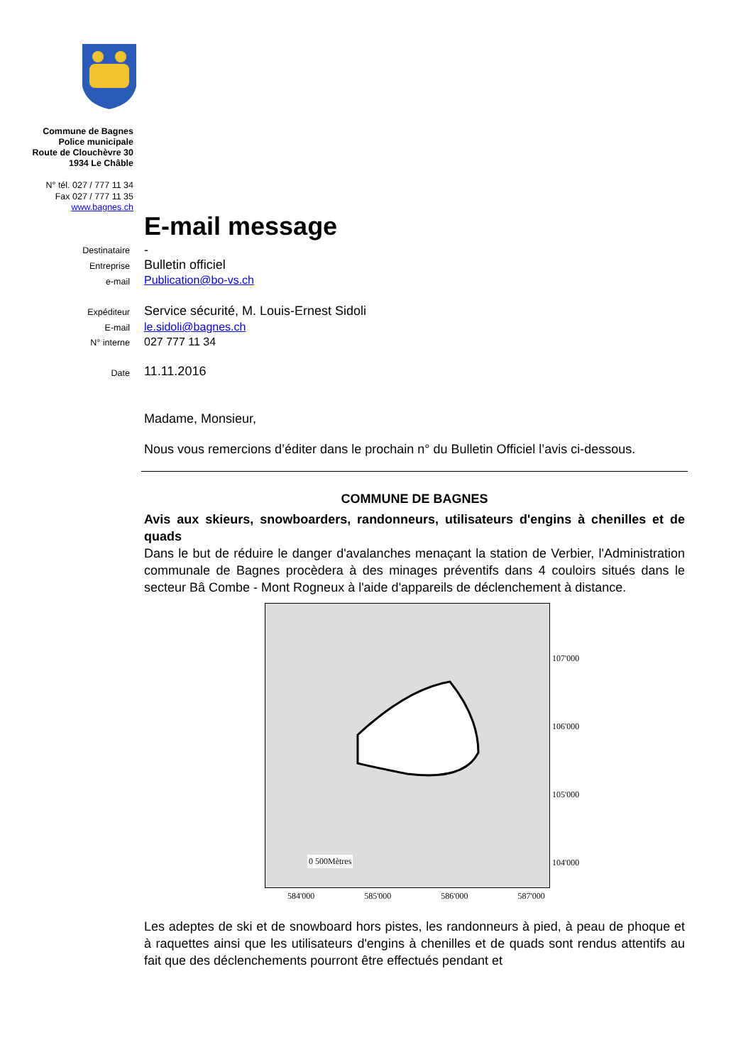Commune de Bagnes
Police municipale
Route de Clouchèvre 30
1934 Le Châble
N° tél. 027 / 777 11 34
Fax 027 / 777 11 35
www.bagnes.ch
E-mail message
Destinataire -
Entreprise Bulletin officiel
e-mail Publication@bo-vs.ch
Expéditeur Service sécurité, M. Louis-Ernest Sidoli
E-mail le.sidoli@bagnes.ch
N° interne 027 777 11 34
Date 11.11.2016
Madame, Monsieur,
Nous vous remercions d’éditer dans le prochain n° du Bulletin Officiel l’avis ci-dessous.
COMMUNE DE BAGNES
Avis aux skieurs, snowboarders, randonneurs, utilisateurs d'engins à chenilles et de quads
Dans le but de réduire le danger d'avalanches menaçant la station de Verbier, l'Administration communale de Bagnes procèdera à des minages préventifs dans 4 couloirs situés dans le secteur Bâ Combe - Mont Rogneux à l'aide d'appareils de déclenchement à distance.
584'000 585'000 586'000 587'000
0 500Mètres
107'000
106'000
105'000
104'000
Les adeptes de ski et de snowboard hors pistes, les randonneurs à pied, à peau de phoque et à raquettes ainsi que les utilisateurs d'engins à chenilles et de quads sont rendus attentifs au fait que des déclenchements pourront être effectués pendant et